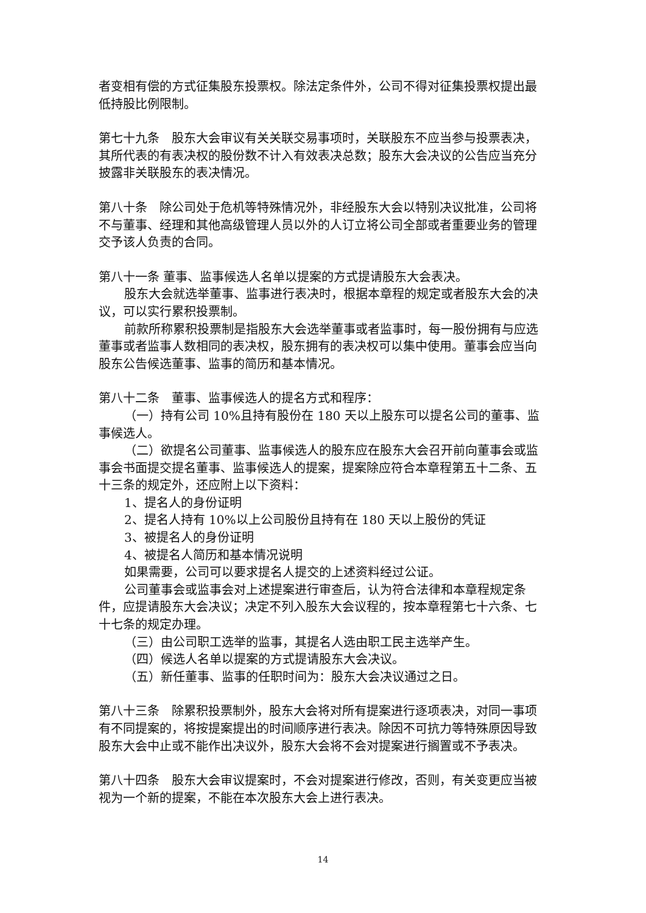者变相有偿的方式征集股东投票权。除法定条件外，公司不得对征集投票权提出最低持股比例限制。
第七十九条　股东大会审议有关关联交易事项时，关联股东不应当参与投票表决，其所代表的有表决权的股份数不计入有效表决总数；股东大会决议的公告应当充分披露非关联股东的表决情况。
第八十条　除公司处于危机等特殊情况外，非经股东大会以特别决议批准，公司将不与董事、经理和其他高级管理人员以外的人订立将公司全部或者重要业务的管理交予该人负责的合同。
第八十一条 董事、监事候选人名单以提案的方式提请股东大会表决。
股东大会就选举董事、监事进行表决时，根据本章程的规定或者股东大会的决议，可以实行累积投票制。
前款所称累积投票制是指股东大会选举董事或者监事时，每一股份拥有与应选董事或者监事人数相同的表决权，股东拥有的表决权可以集中使用。董事会应当向股东公告候选董事、监事的简历和基本情况。
第八十二条　董事、监事候选人的提名方式和程序：
（一）持有公司 10%且持有股份在 180 天以上股东可以提名公司的董事、监事候选人。
（二）欲提名公司董事、监事候选人的股东应在股东大会召开前向董事会或监事会书面提交提名董事、监事候选人的提案，提案除应符合本章程第五十二条、五十三条的规定外，还应附上以下资料：
1、提名人的身份证明
2、提名人持有 10%以上公司股份且持有在 180 天以上股份的凭证
3、被提名人的身份证明
4、被提名人简历和基本情况说明
如果需要，公司可以要求提名人提交的上述资料经过公证。
公司董事会或监事会对上述提案进行审查后，认为符合法律和本章程规定条件，应提请股东大会决议；决定不列入股东大会议程的，按本章程第七十六条、七十七条的规定办理。
（三）由公司职工选举的监事，其提名人选由职工民主选举产生。
（四）候选人名单以提案的方式提请股东大会决议。
（五）新任董事、监事的任职时间为：股东大会决议通过之日。
第八十三条　除累积投票制外，股东大会将对所有提案进行逐项表决，对同一事项有不同提案的，将按提案提出的时间顺序进行表决。除因不可抗力等特殊原因导致股东大会中止或不能作出决议外，股东大会将不会对提案进行搁置或不予表决。
第八十四条　股东大会审议提案时，不会对提案进行修改，否则，有关变更应当被视为一个新的提案，不能在本次股东大会上进行表决。
14